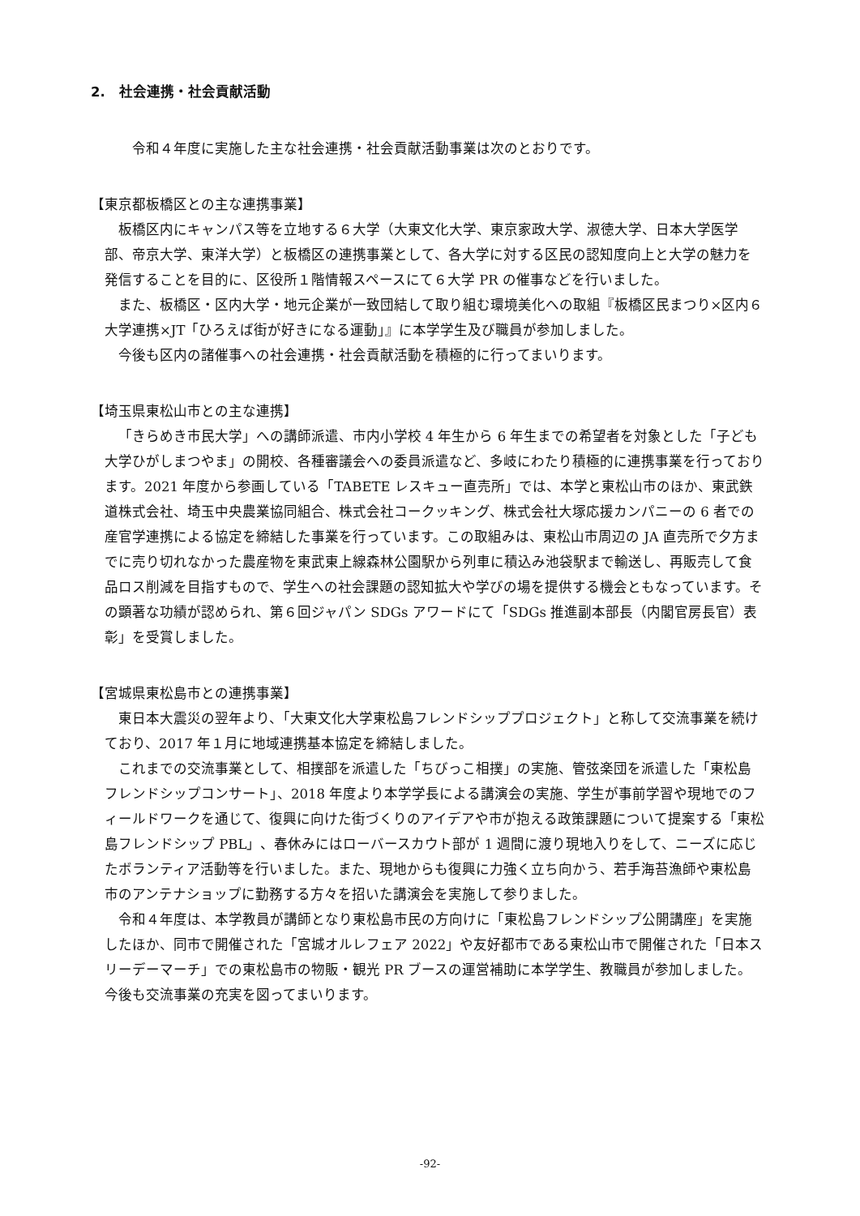2.　社会連携・社会貢献活動
令和４年度に実施した主な社会連携・社会貢献活動事業は次のとおりです。
【東京都板橋区との主な連携事業】
板橋区内にキャンパス等を立地する６大学（大東文化大学、東京家政大学、淑徳大学、日本大学医学部、帝京大学、東洋大学）と板橋区の連携事業として、各大学に対する区民の認知度向上と大学の魅力を発信することを目的に、区役所１階情報スペースにて６大学 PR の催事などを行いました。
また、板橋区・区内大学・地元企業が一致団結して取り組む環境美化への取組『板橋区民まつり×区内６大学連携×JT「ひろえば街が好きになる運動」』に本学学生及び職員が参加しました。
今後も区内の諸催事への社会連携・社会貢献活動を積極的に行ってまいります。
【埼玉県東松山市との主な連携】
「きらめき市民大学」への講師派遣、市内小学校 4 年生から 6 年生までの希望者を対象とした「子ども大学ひがしまつやま」の開校、各種審議会への委員派遣など、多岐にわたり積極的に連携事業を行っております。2021 年度から参画している「TABETE レスキュー直売所」では、本学と東松山市のほか、東武鉄道株式会社、埼玉中央農業協同組合、株式会社コークッキング、株式会社大塚応援カンパニーの 6 者での産官学連携による協定を締結した事業を行っています。この取組みは、東松山市周辺の JA 直売所で夕方までに売り切れなかった農産物を東武東上線森林公園駅から列車に積込み池袋駅まで輸送し、再販売して食品ロス削減を目指すもので、学生への社会課題の認知拡大や学びの場を提供する機会ともなっています。その顕著な功績が認められ、第６回ジャパン SDGs アワードにて「SDGs 推進副本部長（内閣官房長官）表彰」を受賞しました。
【宮城県東松島市との連携事業】
東日本大震災の翌年より、「大東文化大学東松島フレンドシッププロジェクト」と称して交流事業を続けており、2017 年１月に地域連携基本協定を締結しました。
これまでの交流事業として、相撲部を派遣した「ちびっこ相撲」の実施、管弦楽団を派遣した「東松島フレンドシップコンサート」、2018 年度より本学学長による講演会の実施、学生が事前学習や現地でのフィールドワークを通じて、復興に向けた街づくりのアイデアや市が抱える政策課題について提案する「東松島フレンドシップ PBL」、春休みにはローバースカウト部が 1 週間に渡り現地入りをして、ニーズに応じたボランティア活動等を行いました。また、現地からも復興に力強く立ち向かう、若手海苔漁師や東松島市のアンテナショップに勤務する方々を招いた講演会を実施して参りました。
令和４年度は、本学教員が講師となり東松島市民の方向けに「東松島フレンドシップ公開講座」を実施したほか、同市で開催された「宮城オルレフェア 2022」や友好都市である東松山市で開催された「日本スリーデーマーチ」での東松島市の物販・観光 PR ブースの運営補助に本学学生、教職員が参加しました。今後も交流事業の充実を図ってまいります。
-92-